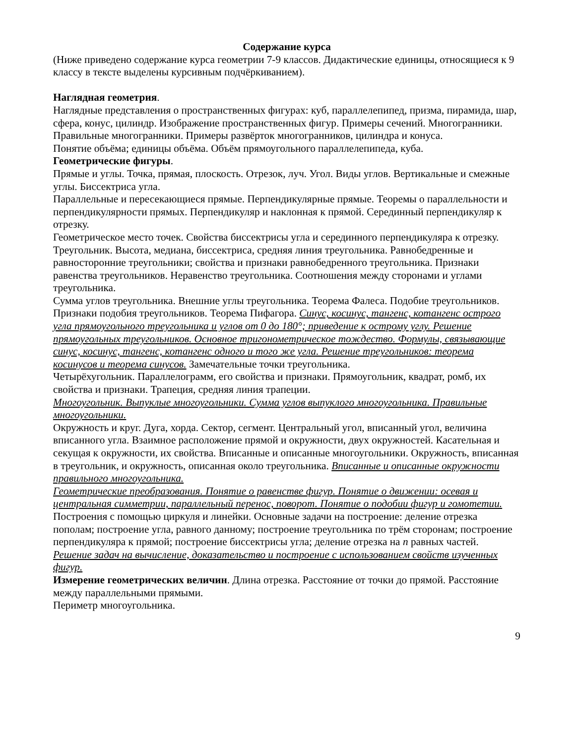Содержание курса
(Ниже приведено содержание курса геометрии 7-9 классов. Дидактические единицы, относящиеся к 9 классу в тексте выделены курсивным подчёркиванием).
Наглядная геометрия.
Наглядные представления о пространственных фигурах: куб, параллелепипед, призма, пирамида, шар, сфера, конус, цилиндр. Изображение пространственных фигур. Примеры сечений. Многогранники. Правильные многогранники. Примеры развёрток многогранников, цилиндра и конуса.
Понятие объёма; единицы объёма. Объём прямоугольного параллелепипеда, куба.
Геометрические фигуры.
Прямые и углы. Точка, прямая, плоскость. Отрезок, луч. Угол. Виды углов. Вертикальные и смежные углы. Биссектриса угла.
Параллельные и пересекающиеся прямые. Перпендикулярные прямые. Теоремы о параллельности и перпендикулярности прямых. Перпендикуляр и наклонная к прямой. Серединный перпендикуляр к отрезку.
Геометрическое место точек. Свойства биссектрисы угла и серединного перпендикуляра к отрезку.
Треугольник. Высота, медиана, биссектриса, средняя линия треугольника. Равнобедренные и равносторонние треугольники; свойства и признаки равнобедренного треугольника. Признаки равенства треугольников. Неравенство треугольника. Соотношения между сторонами и углами треугольника.
Сумма углов треугольника. Внешние углы треугольника. Теорема Фалеса. Подобие треугольников. Признаки подобия треугольников. Теорема Пифагора. Синус, косинус, тангенс, котангенс острого угла прямоугольного треугольника и углов от 0 до 180°; приведение к острому углу. Решение прямоугольных треугольников. Основное тригонометрическое тождество. Формулы, связывающие синус, косинус, тангенс, котангенс одного и того же угла. Решение треугольников: теорема косинусов и теорема синусов. Замечательные точки треугольника.
Четырёхугольник. Параллелограмм, его свойства и признаки. Прямоугольник, квадрат, ромб, их свойства и признаки. Трапеция, средняя линия трапеции.
Многоугольник. Выпуклые многоугольники. Сумма углов выпуклого многоугольника. Правильные многоугольники.
Окружность и круг. Дуга, хорда. Сектор, сегмент. Центральный угол, вписанный угол, величина вписанного угла. Взаимное расположение прямой и окружности, двух окружностей. Касательная и секущая к окружности, их свойства. Вписанные и описанные многоугольники. Окружность, вписанная в треугольник, и окружность, описанная около треугольника. Вписанные и описанные окружности правильного многоугольника.
Геометрические преобразования. Понятие о равенстве фигур. Понятие о движении: осевая и центральная симметрии, параллельный перенос, поворот. Понятие о подобии фигур и гомотетии.
Построения с помощью циркуля и линейки. Основные задачи на построение: деление отрезка пополам; построение угла, равного данному; построение треугольника по трём сторонам; построение перпендикуляра к прямой; построение биссектрисы угла; деление отрезка на n равных частей.
Решение задач на вычисление, доказательство и построение с использованием свойств изученных фигур.
Измерение геометрических величин. Длина отрезка. Расстояние от точки до прямой. Расстояние между параллельными прямыми.
Периметр многоугольника.
9